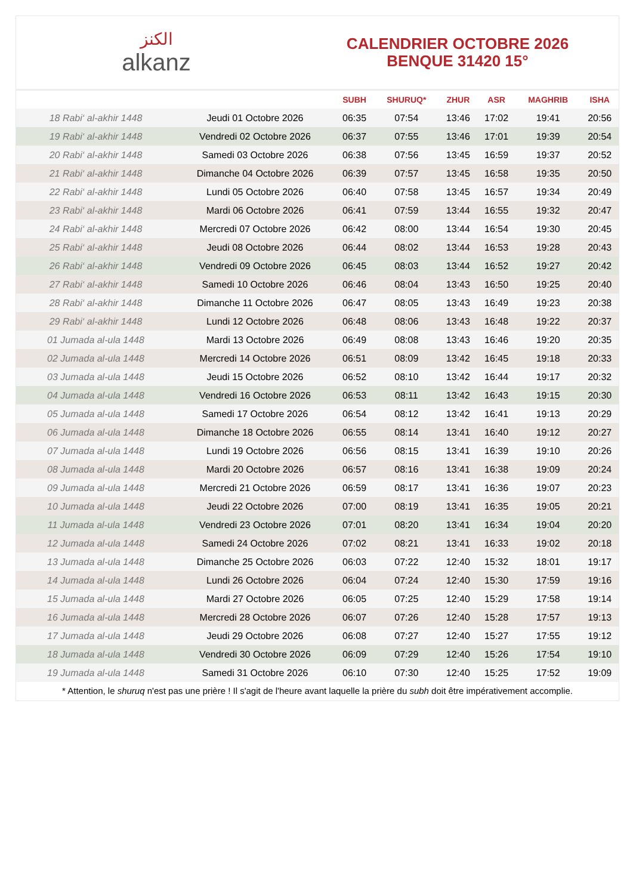الكنز
alkanz
CALENDRIER OCTOBRE 2026
BENQUE 31420 15°
| | | SUBH | SHURUQ* | ZHUR | ASR | MAGHRIB | ISHA |
| --- | --- | --- | --- | --- | --- | --- | --- |
| 18 Rabi‘ al-akhir 1448 | Jeudi 01 Octobre 2026 | 06:35 | 07:54 | 13:46 | 17:02 | 19:41 | 20:56 |
| 19 Rabi‘ al-akhir 1448 | Vendredi 02 Octobre 2026 | 06:37 | 07:55 | 13:46 | 17:01 | 19:39 | 20:54 |
| 20 Rabi‘ al-akhir 1448 | Samedi 03 Octobre 2026 | 06:38 | 07:56 | 13:45 | 16:59 | 19:37 | 20:52 |
| 21 Rabi‘ al-akhir 1448 | Dimanche 04 Octobre 2026 | 06:39 | 07:57 | 13:45 | 16:58 | 19:35 | 20:50 |
| 22 Rabi‘ al-akhir 1448 | Lundi 05 Octobre 2026 | 06:40 | 07:58 | 13:45 | 16:57 | 19:34 | 20:49 |
| 23 Rabi‘ al-akhir 1448 | Mardi 06 Octobre 2026 | 06:41 | 07:59 | 13:44 | 16:55 | 19:32 | 20:47 |
| 24 Rabi‘ al-akhir 1448 | Mercredi 07 Octobre 2026 | 06:42 | 08:00 | 13:44 | 16:54 | 19:30 | 20:45 |
| 25 Rabi‘ al-akhir 1448 | Jeudi 08 Octobre 2026 | 06:44 | 08:02 | 13:44 | 16:53 | 19:28 | 20:43 |
| 26 Rabi‘ al-akhir 1448 | Vendredi 09 Octobre 2026 | 06:45 | 08:03 | 13:44 | 16:52 | 19:27 | 20:42 |
| 27 Rabi‘ al-akhir 1448 | Samedi 10 Octobre 2026 | 06:46 | 08:04 | 13:43 | 16:50 | 19:25 | 20:40 |
| 28 Rabi‘ al-akhir 1448 | Dimanche 11 Octobre 2026 | 06:47 | 08:05 | 13:43 | 16:49 | 19:23 | 20:38 |
| 29 Rabi‘ al-akhir 1448 | Lundi 12 Octobre 2026 | 06:48 | 08:06 | 13:43 | 16:48 | 19:22 | 20:37 |
| 01 Jumada al-ula 1448 | Mardi 13 Octobre 2026 | 06:49 | 08:08 | 13:43 | 16:46 | 19:20 | 20:35 |
| 02 Jumada al-ula 1448 | Mercredi 14 Octobre 2026 | 06:51 | 08:09 | 13:42 | 16:45 | 19:18 | 20:33 |
| 03 Jumada al-ula 1448 | Jeudi 15 Octobre 2026 | 06:52 | 08:10 | 13:42 | 16:44 | 19:17 | 20:32 |
| 04 Jumada al-ula 1448 | Vendredi 16 Octobre 2026 | 06:53 | 08:11 | 13:42 | 16:43 | 19:15 | 20:30 |
| 05 Jumada al-ula 1448 | Samedi 17 Octobre 2026 | 06:54 | 08:12 | 13:42 | 16:41 | 19:13 | 20:29 |
| 06 Jumada al-ula 1448 | Dimanche 18 Octobre 2026 | 06:55 | 08:14 | 13:41 | 16:40 | 19:12 | 20:27 |
| 07 Jumada al-ula 1448 | Lundi 19 Octobre 2026 | 06:56 | 08:15 | 13:41 | 16:39 | 19:10 | 20:26 |
| 08 Jumada al-ula 1448 | Mardi 20 Octobre 2026 | 06:57 | 08:16 | 13:41 | 16:38 | 19:09 | 20:24 |
| 09 Jumada al-ula 1448 | Mercredi 21 Octobre 2026 | 06:59 | 08:17 | 13:41 | 16:36 | 19:07 | 20:23 |
| 10 Jumada al-ula 1448 | Jeudi 22 Octobre 2026 | 07:00 | 08:19 | 13:41 | 16:35 | 19:05 | 20:21 |
| 11 Jumada al-ula 1448 | Vendredi 23 Octobre 2026 | 07:01 | 08:20 | 13:41 | 16:34 | 19:04 | 20:20 |
| 12 Jumada al-ula 1448 | Samedi 24 Octobre 2026 | 07:02 | 08:21 | 13:41 | 16:33 | 19:02 | 20:18 |
| 13 Jumada al-ula 1448 | Dimanche 25 Octobre 2026 | 06:03 | 07:22 | 12:40 | 15:32 | 18:01 | 19:17 |
| 14 Jumada al-ula 1448 | Lundi 26 Octobre 2026 | 06:04 | 07:24 | 12:40 | 15:30 | 17:59 | 19:16 |
| 15 Jumada al-ula 1448 | Mardi 27 Octobre 2026 | 06:05 | 07:25 | 12:40 | 15:29 | 17:58 | 19:14 |
| 16 Jumada al-ula 1448 | Mercredi 28 Octobre 2026 | 06:07 | 07:26 | 12:40 | 15:28 | 17:57 | 19:13 |
| 17 Jumada al-ula 1448 | Jeudi 29 Octobre 2026 | 06:08 | 07:27 | 12:40 | 15:27 | 17:55 | 19:12 |
| 18 Jumada al-ula 1448 | Vendredi 30 Octobre 2026 | 06:09 | 07:29 | 12:40 | 15:26 | 17:54 | 19:10 |
| 19 Jumada al-ula 1448 | Samedi 31 Octobre 2026 | 06:10 | 07:30 | 12:40 | 15:25 | 17:52 | 19:09 |
* Attention, le shuruq n'est pas une prière ! Il s'agit de l'heure avant laquelle la prière du subh doit être impérativement accomplie.